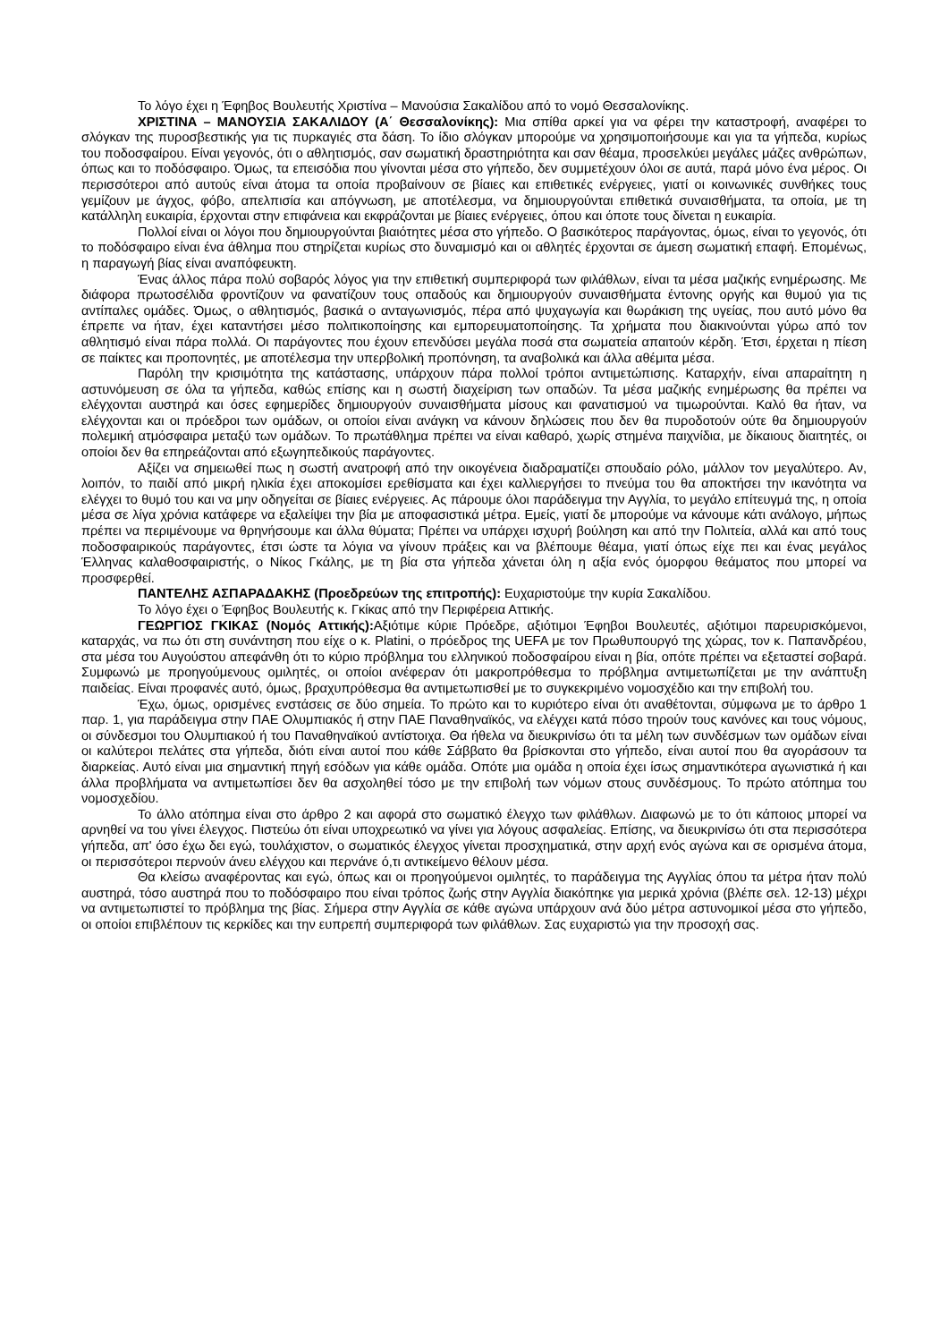Το λόγο έχει η Έφηβος Βουλευτής Χριστίνα – Μανούσια Σακαλίδου από το νομό Θεσσαλονίκης.
ΧΡΙΣΤΙΝΑ – ΜΑΝΟΥΣΙΑ ΣΑΚΑΛΙΔΟΥ (Α΄ Θεσσαλονίκης): Μια σπίθα αρκεί για να φέρει την καταστροφή, αναφέρει το σλόγκαν της πυροσβεστικής για τις πυρκαγιές στα δάση. Το ίδιο σλόγκαν μπορούμε να χρησιμοποιήσουμε και για τα γήπεδα, κυρίως του ποδοσφαίρου. Είναι γεγονός, ότι ο αθλητισμός, σαν σωματική δραστηριότητα και σαν θέαμα, προσελκύει μεγάλες μάζες ανθρώπων, όπως και το ποδόσφαιρο. Όμως, τα επεισόδια που γίνονται μέσα στο γήπεδο, δεν συμμετέχουν όλοι σε αυτά, παρά μόνο ένα μέρος. Οι περισσότεροι από αυτούς είναι άτομα τα οποία προβαίνουν σε βίαιες και επιθετικές ενέργειες, γιατί οι κοινωνικές συνθήκες τους γεμίζουν με άγχος, φόβο, απελπισία και απόγνωση, με αποτέλεσμα, να δημιουργούνται επιθετικά συναισθήματα, τα οποία, με τη κατάλληλη ευκαιρία, έρχονται στην επιφάνεια και εκφράζονται με βίαιες ενέργειες, όπου και όποτε τους δίνεται η ευκαιρία.
Πολλοί είναι οι λόγοι που δημιουργούνται βιαιότητες μέσα στο γήπεδο. Ο βασικότερος παράγοντας, όμως, είναι το γεγονός, ότι το ποδόσφαιρο είναι ένα άθλημα που στηρίζεται κυρίως στο δυναμισμό και οι αθλητές έρχονται σε άμεση σωματική επαφή. Επομένως, η παραγωγή βίας είναι αναπόφευκτη.
Ένας άλλος πάρα πολύ σοβαρός λόγος για την επιθετική συμπεριφορά των φιλάθλων, είναι τα μέσα μαζικής ενημέρωσης. Με διάφορα πρωτοσέλιδα φροντίζουν να φανατίζουν τους οπαδούς και δημιουργούν συναισθήματα έντονης οργής και θυμού για τις αντίπαλες ομάδες. Όμως, ο αθλητισμός, βασικά ο ανταγωνισμός, πέρα από ψυχαγωγία και θωράκιση της υγείας, που αυτό μόνο θα έπρεπε να ήταν, έχει καταντήσει μέσο πολιτικοποίησης και εμπορευματοποίησης. Τα χρήματα που διακινούνται γύρω από τον αθλητισμό είναι πάρα πολλά. Οι παράγοντες που έχουν επενδύσει μεγάλα ποσά στα σωματεία απαιτούν κέρδη. Έτσι, έρχεται η πίεση σε παίκτες και προπονητές, με αποτέλεσμα την υπερβολική προπόνηση, τα αναβολικά και άλλα αθέμιτα μέσα.
Παρόλη την κρισιμότητα της κατάστασης, υπάρχουν πάρα πολλοί τρόποι αντιμετώπισης. Καταρχήν, είναι απαραίτητη η αστυνόμευση σε όλα τα γήπεδα, καθώς επίσης και η σωστή διαχείριση των οπαδών. Τα μέσα μαζικής ενημέρωσης θα πρέπει να ελέγχονται αυστηρά και όσες εφημερίδες δημιουργούν συναισθήματα μίσους και φανατισμού να τιμωρούνται. Καλό θα ήταν, να ελέγχονται και οι πρόεδροι των ομάδων, οι οποίοι είναι ανάγκη να κάνουν δηλώσεις που δεν θα πυροδοτούν ούτε θα δημιουργούν πολεμική ατμόσφαιρα μεταξύ των ομάδων. Το πρωτάθλημα πρέπει να είναι καθαρό, χωρίς στημένα παιχνίδια, με δίκαιους διαιτητές, οι οποίοι δεν θα επηρεάζονται από εξωγηπεδικούς παράγοντες.
Αξίζει να σημειωθεί πως η σωστή ανατροφή από την οικογένεια διαδραματίζει σπουδαίο ρόλο, μάλλον τον μεγαλύτερο. Αν, λοιπόν, το παιδί από μικρή ηλικία έχει αποκομίσει ερεθίσματα και έχει καλλιεργήσει το πνεύμα του θα αποκτήσει την ικανότητα να ελέγχει το θυμό του και να μην οδηγείται σε βίαιες ενέργειες. Ας πάρουμε όλοι παράδειγμα την Αγγλία, το μεγάλο επίτευγμά της, η οποία μέσα σε λίγα χρόνια κατάφερε να εξαλείψει την βία με αποφασιστικά μέτρα. Εμείς, γιατί δε μπορούμε να κάνουμε κάτι ανάλογο, μήπως πρέπει να περιμένουμε να θρηνήσουμε και άλλα θύματα; Πρέπει να υπάρχει ισχυρή βούληση και από την Πολιτεία, αλλά και από τους ποδοσφαιρικούς παράγοντες, έτσι ώστε τα λόγια να γίνουν πράξεις και να βλέπουμε θέαμα, γιατί όπως είχε πει και ένας μεγάλος Έλληνας καλαθοσφαιριστής, ο Νίκος Γκάλης, με τη βία στα γήπεδα χάνεται όλη η αξία ενός όμορφου θεάματος που μπορεί να προσφερθεί.
ΠΑΝΤΕΛΗΣ ΑΣΠΑΡΑΔΑΚΗΣ (Προεδρεύων της επιτροπής): Ευχαριστούμε την κυρία Σακαλίδου.
Το λόγο έχει ο Έφηβος Βουλευτής κ. Γκίκας από την Περιφέρεια Αττικής.
ΓΕΩΡΓΙΟΣ ΓΚΙΚΑΣ (Νομός Αττικής): Αξιότιμε κύριε Πρόεδρε, αξιότιμοι Έφηβοι Βουλευτές, αξιότιμοι παρευρισκόμενοι, καταρχάς, να πω ότι στη συνάντηση που είχε ο κ. Platini, ο πρόεδρος της UEFA με τον Πρωθυπουργό της χώρας, τον κ. Παπανδρέου, στα μέσα του Αυγούστου απεφάνθη ότι το κύριο πρόβλημα του ελληνικού ποδοσφαίρου είναι η βία, οπότε πρέπει να εξεταστεί σοβαρά. Συμφωνώ με προηγούμενους ομιλητές, οι οποίοι ανέφεραν ότι μακροπρόθεσμα το πρόβλημα αντιμετωπίζεται με την ανάπτυξη παιδείας. Είναι προφανές αυτό, όμως, βραχυπρόθεσμα θα αντιμετωπισθεί με το συγκεκριμένο νομοσχέδιο και την επιβολή του.
Έχω, όμως, ορισμένες ενστάσεις σε δύο σημεία. Το πρώτο και το κυριότερο είναι ότι αναθέτονται, σύμφωνα με το άρθρο 1 παρ. 1, για παράδειγμα στην ΠΑΕ Ολυμπιακός ή στην ΠΑΕ Παναθηναϊκός, να ελέγχει κατά πόσο τηρούν τους κανόνες και τους νόμους, οι σύνδεσμοι του Ολυμπιακού ή του Παναθηναϊκού αντίστοιχα. Θα ήθελα να διευκρινίσω ότι τα μέλη των συνδέσμων των ομάδων είναι οι καλύτεροι πελάτες στα γήπεδα, διότι είναι αυτοί που κάθε Σάββατο θα βρίσκονται στο γήπεδο, είναι αυτοί που θα αγοράσουν τα διαρκείας. Αυτό είναι μια σημαντική πηγή εσόδων για κάθε ομάδα. Οπότε μια ομάδα η οποία έχει ίσως σημαντικότερα αγωνιστικά ή και άλλα προβλήματα να αντιμετωπίσει δεν θα ασχοληθεί τόσο με την επιβολή των νόμων στους συνδέσμους. Το πρώτο ατόπημα του νομοσχεδίου.
Το άλλο ατόπημα είναι στο άρθρο 2 και αφορά στο σωματικό έλεγχο των φιλάθλων. Διαφωνώ με το ότι κάποιος μπορεί να αρνηθεί να του γίνει έλεγχος. Πιστεύω ότι είναι υποχρεωτικό να γίνει για λόγους ασφαλείας. Επίσης, να διευκρινίσω ότι στα περισσότερα γήπεδα, απ' όσο έχω δει εγώ, τουλάχιστον, ο σωματικός έλεγχος γίνεται προσχηματικά, στην αρχή ενός αγώνα και σε ορισμένα άτομα, οι περισσότεροι περνούν άνευ ελέγχου και περνάνε ό,τι αντικείμενο θέλουν μέσα.
Θα κλείσω αναφέροντας και εγώ, όπως και οι προηγούμενοι ομιλητές, το παράδειγμα της Αγγλίας όπου τα μέτρα ήταν πολύ αυστηρά, τόσο αυστηρά που το ποδόσφαιρο που είναι τρόπος ζωής στην Αγγλία διακόπηκε για μερικά χρόνια (βλέπε σελ. 12-13) μέχρι να αντιμετωπιστεί το πρόβλημα της βίας. Σήμερα στην Αγγλία σε κάθε αγώνα υπάρχουν ανά δύο μέτρα αστυνομικοί μέσα στο γήπεδο, οι οποίοι επιβλέπουν τις κερκίδες και την ευπρεπή συμπεριφορά των φιλάθλων. Σας ευχαριστώ για την προσοχή σας.